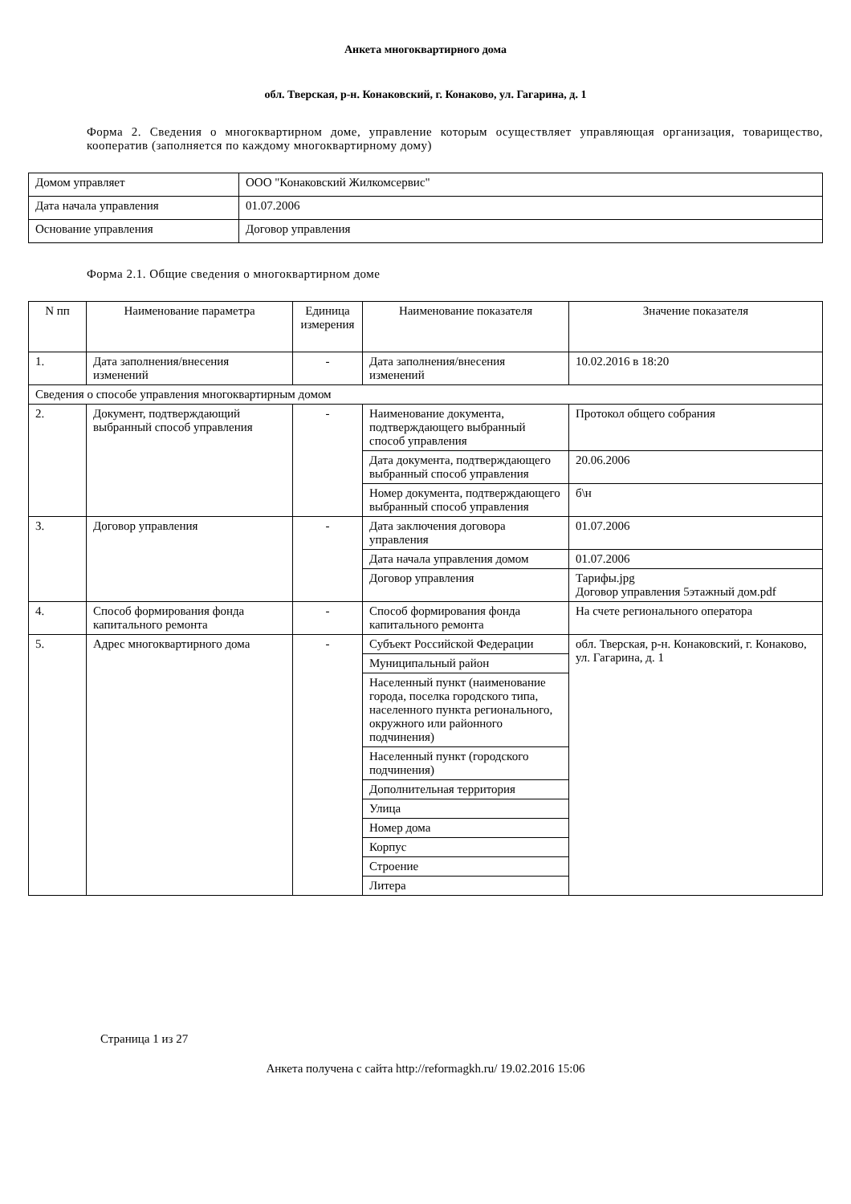Анкета многоквартирного дома
обл. Тверская, р-н. Конаковский, г. Конаково, ул. Гагарина, д. 1
Форма 2. Сведения о многоквартирном доме, управление которым осуществляет управляющая организация, товарищество, кооператив (заполняется по каждому многоквартирному дому)
| Домом управляет | ООО "Конаковский Жилкомсервис" |
| Дата начала управления | 01.07.2006 |
| Основание управления | Договор управления |
Форма 2.1. Общие сведения о многоквартирном доме
| N пп | Наименование параметра | Единица измерения | Наименование показателя | Значение показателя |
| --- | --- | --- | --- | --- |
| 1. | Дата заполнения/внесения изменений | - | Дата заполнения/внесения изменений | 10.02.2016 в 18:20 |
| Сведения о способе управления многоквартирным домом | | | | |
| 2. | Документ, подтверждающий выбранный способ управления | - | Наименование документа, подтверждающего выбранный способ управления | Протокол общего собрания |
| | | | Дата документа, подтверждающего выбранный способ управления | 20.06.2006 |
| | | | Номер документа, подтверждающего выбранный способ управления | б\н |
| 3. | Договор управления | - | Дата заключения договора управления | 01.07.2006 |
| | | | Дата начала управления домом | 01.07.2006 |
| | | | Договор управления | Тарифы.jpg Договор управления 5этажный дом.pdf |
| 4. | Способ формирования фонда капитального ремонта | - | Способ формирования фонда капитального ремонта | На счете регионального оператора |
| 5. | Адрес многоквартирного дома | - | Субъект Российской Федерации | обл. Тверская, р-н. Конаковский, г. Конаково, ул. Гагарина, д. 1 |
| | | | Муниципальный район | |
| | | | Населенный пункт (наименование города, поселка городского типа, населенного пункта регионального, окружного или районного подчинения) | |
| | | | Населенный пункт (городского подчинения) | |
| | | | Дополнительная территория | |
| | | | Улица | |
| | | | Номер дома | |
| | | | Корпус | |
| | | | Строение | |
| | | | Литера | |
Страница 1 из 27
Анкета получена с сайта http://reformagkh.ru/ 19.02.2016 15:06